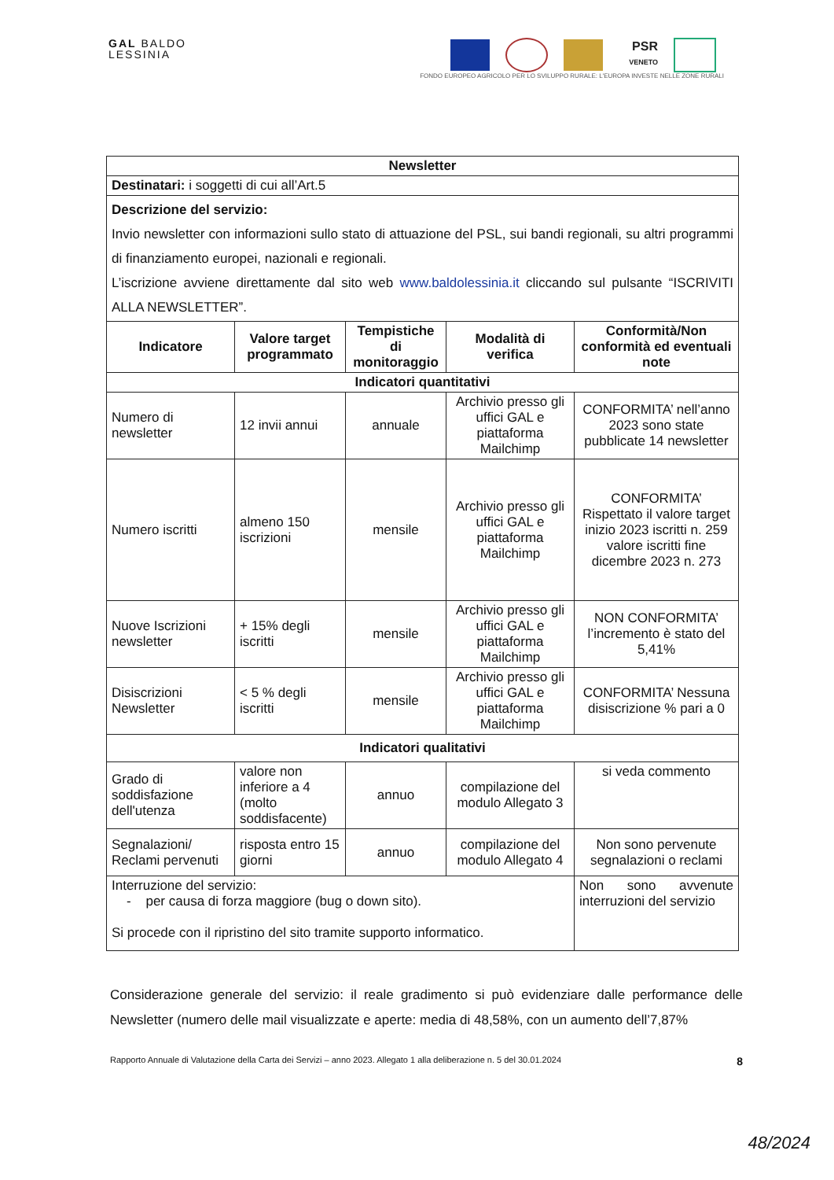GAL BALDO
LESSINIA
PSR
VENETO
FONDO EUROPEO AGRICOLO PER LO SVILUPPO RURALE: L'EUROPA INVESTE NELLE ZONE RURALI
| Newsletter | | | | |
| --- | --- | --- | --- | --- |
| Destinatari: i soggetti di cui all’Art.5 | | | | |
| Descrizione del servizio: Invio newsletter con informazioni sullo stato di attuazione del PSL, sui bandi regionali, su altri programmi di finanziamento europei, nazionali e regionali. L’iscrizione avviene direttamente dal sito web www.baldolessinia.it cliccando sul pulsante “ISCRIVITI ALLA NEWSLETTER”. | | | | |
| Indicatore | Valore target programmato | Tempistiche di monitoraggio | Modalità di verifica | Conformità/Non conformità ed eventuali note |
| Indicatori quantitativi | | | | |
| Numero di newsletter | 12 invii annui | annuale | Archivio presso gli uffici GAL e piattaforma Mailchimp | CONFORMITA’ nell’anno 2023 sono state pubblicate 14 newsletter |
| Numero iscritti | almeno 150 iscrizioni | mensile | Archivio presso gli uffici GAL e piattaforma Mailchimp | CONFORMITA’ Rispettato il valore target inizio 2023 iscritti n. 259 valore iscritti fine dicembre 2023 n. 273 |
| Nuove Iscrizioni newsletter | + 15% degli iscritti | mensile | Archivio presso gli uffici GAL e piattaforma Mailchimp | NON CONFORMITA’ l’incremento è stato del 5,41% |
| Disiscrizioni Newsletter | < 5 % degli iscritti | mensile | Archivio presso gli uffici GAL e piattaforma Mailchimp | CONFORMITA’ Nessuna disiscrizione % pari a 0 |
| Indicatori qualitativi | | | | |
| Grado di soddisfazione dell'utenza | valore non inferiore a 4 (molto soddisfacente) | annuo | compilazione del modulo Allegato 3 | si veda commento |
| Segnalazioni/ Reclami pervenuti | risposta entro 15 giorni | annuo | compilazione del modulo Allegato 4 | Non sono pervenute segnalazioni o reclami |
| Interruzione del servizio: - per causa di forza maggiore (bug o down sito). Si procede con il ripristino del sito tramite supporto informatico. | | | | Non sono avvenute interruzioni del servizio |
Considerazione generale del servizio: il reale gradimento si può evidenziare dalle performance delle Newsletter (numero delle mail visualizzate e aperte: media di 48,58%, con un aumento dell’7,87%
Rapporto Annuale di Valutazione della Carta dei Servizi – anno 2023. Allegato 1 alla deliberazione n. 5 del 30.01.2024 8
48/2024